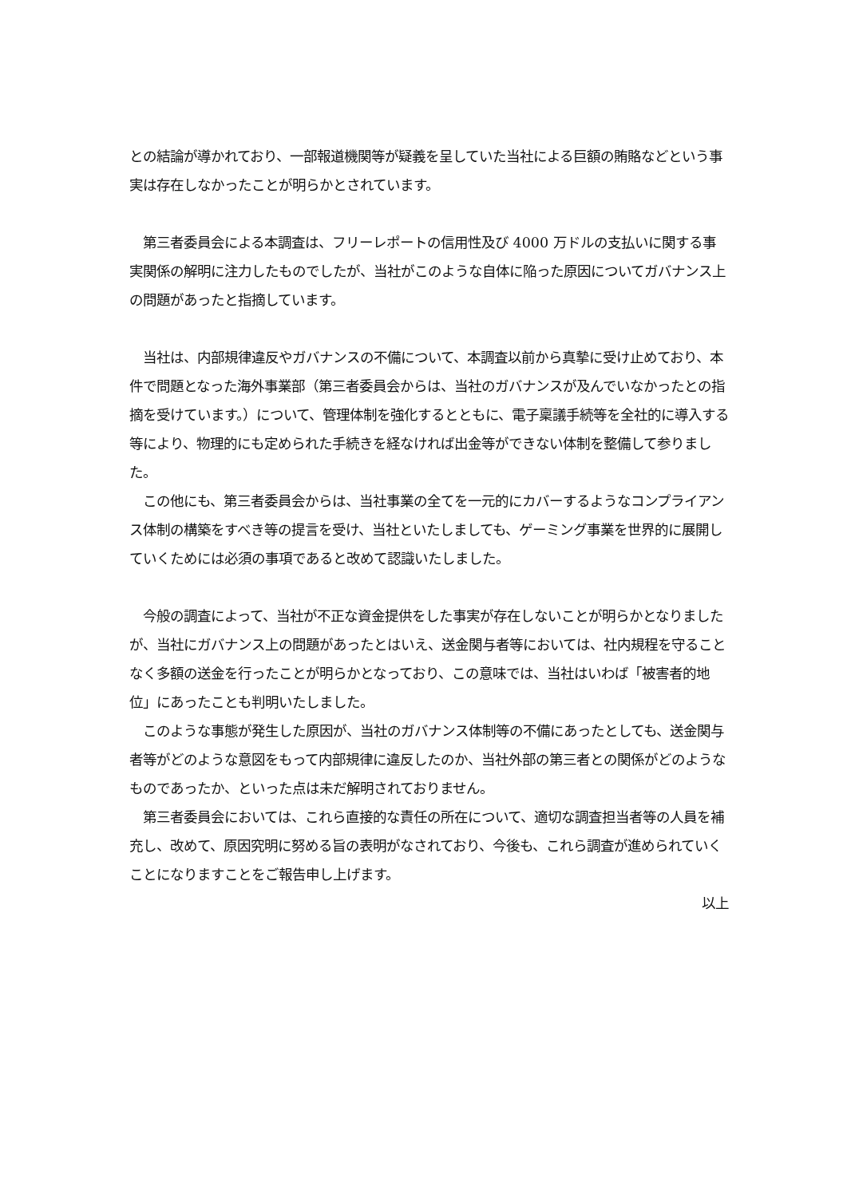との結論が導かれており、一部報道機関等が疑義を呈していた当社による巨額の賄賂などという事実は存在しなかったことが明らかとされています。
　第三者委員会による本調査は、フリーレポートの信用性及び 4000 万ドルの支払いに関する事実関係の解明に注力したものでしたが、当社がこのような自体に陥った原因についてガバナンス上の問題があったと指摘しています。
　当社は、内部規律違反やガバナンスの不備について、本調査以前から真摯に受け止めており、本件で問題となった海外事業部（第三者委員会からは、当社のガバナンスが及んでいなかったとの指摘を受けています。）について、管理体制を強化するとともに、電子稟議手続等を全社的に導入する等により、物理的にも定められた手続きを経なければ出金等ができない体制を整備して参りました。
　この他にも、第三者委員会からは、当社事業の全てを一元的にカバーするようなコンプライアンス体制の構築をすべき等の提言を受け、当社といたしましても、ゲーミング事業を世界的に展開していくためには必須の事項であると改めて認識いたしました。
　今般の調査によって、当社が不正な資金提供をした事実が存在しないことが明らかとなりましたが、当社にガバナンス上の問題があったとはいえ、送金関与者等においては、社内規程を守ることなく多額の送金を行ったことが明らかとなっており、この意味では、当社はいわば「被害者的地位」にあったことも判明いたしました。
　このような事態が発生した原因が、当社のガバナンス体制等の不備にあったとしても、送金関与者等がどのような意図をもって内部規律に違反したのか、当社外部の第三者との関係がどのようなものであったか、といった点は未だ解明されておりません。
　第三者委員会においては、これら直接的な責任の所在について、適切な調査担当者等の人員を補充し、改めて、原因究明に努める旨の表明がなされており、今後も、これら調査が進められていくことになりますことをご報告申し上げます。
以上